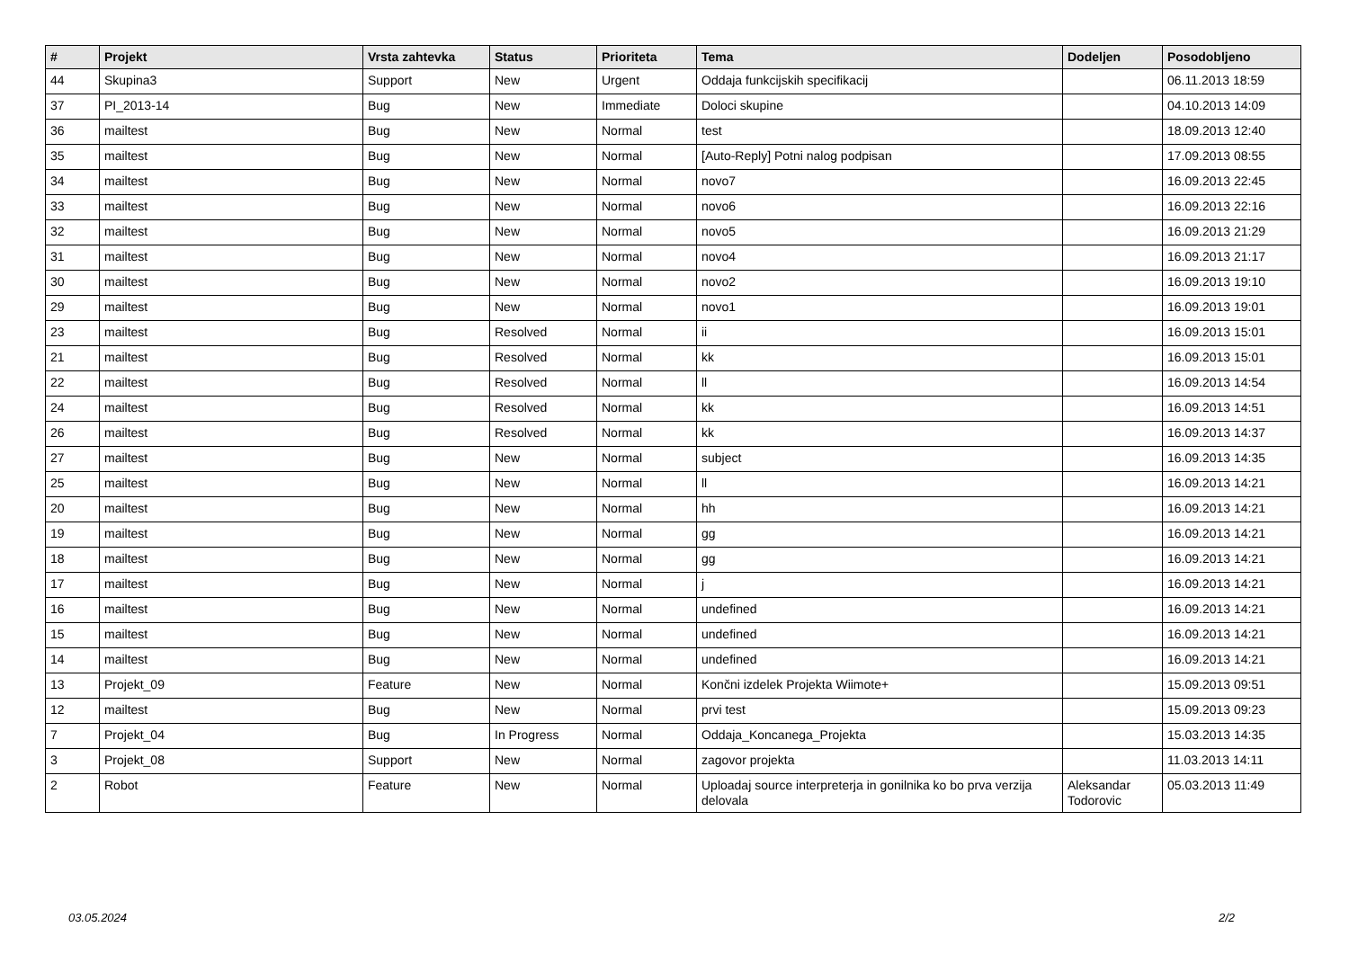| # | Projekt | Vrsta zahtevka | Status | Prioriteta | Tema | Dodeljen | Posodobljeno |
| --- | --- | --- | --- | --- | --- | --- | --- |
| 44 | Skupina3 | Support | New | Urgent | Oddaja funkcijskih specifikacij | | 06.11.2013 18:59 |
| 37 | PI_2013-14 | Bug | New | Immediate | Doloci skupine | | 04.10.2013 14:09 |
| 36 | mailtest | Bug | New | Normal | test | | 18.09.2013 12:40 |
| 35 | mailtest | Bug | New | Normal | [Auto-Reply] Potni nalog podpisan | | 17.09.2013 08:55 |
| 34 | mailtest | Bug | New | Normal | novo7 | | 16.09.2013 22:45 |
| 33 | mailtest | Bug | New | Normal | novo6 | | 16.09.2013 22:16 |
| 32 | mailtest | Bug | New | Normal | novo5 | | 16.09.2013 21:29 |
| 31 | mailtest | Bug | New | Normal | novo4 | | 16.09.2013 21:17 |
| 30 | mailtest | Bug | New | Normal | novo2 | | 16.09.2013 19:10 |
| 29 | mailtest | Bug | New | Normal | novo1 | | 16.09.2013 19:01 |
| 23 | mailtest | Bug | Resolved | Normal | ii | | 16.09.2013 15:01 |
| 21 | mailtest | Bug | Resolved | Normal | kk | | 16.09.2013 15:01 |
| 22 | mailtest | Bug | Resolved | Normal | ll | | 16.09.2013 14:54 |
| 24 | mailtest | Bug | Resolved | Normal | kk | | 16.09.2013 14:51 |
| 26 | mailtest | Bug | Resolved | Normal | kk | | 16.09.2013 14:37 |
| 27 | mailtest | Bug | New | Normal | subject | | 16.09.2013 14:35 |
| 25 | mailtest | Bug | New | Normal | ll | | 16.09.2013 14:21 |
| 20 | mailtest | Bug | New | Normal | hh | | 16.09.2013 14:21 |
| 19 | mailtest | Bug | New | Normal | gg | | 16.09.2013 14:21 |
| 18 | mailtest | Bug | New | Normal | gg | | 16.09.2013 14:21 |
| 17 | mailtest | Bug | New | Normal | j | | 16.09.2013 14:21 |
| 16 | mailtest | Bug | New | Normal | undefined | | 16.09.2013 14:21 |
| 15 | mailtest | Bug | New | Normal | undefined | | 16.09.2013 14:21 |
| 14 | mailtest | Bug | New | Normal | undefined | | 16.09.2013 14:21 |
| 13 | Projekt_09 | Feature | New | Normal | Končni izdelek Projekta Wiimote+ | | 15.09.2013 09:51 |
| 12 | mailtest | Bug | New | Normal | prvi test | | 15.09.2013 09:23 |
| 7 | Projekt_04 | Bug | In Progress | Normal | Oddaja_Koncanega_Projekta | | 15.03.2013 14:35 |
| 3 | Projekt_08 | Support | New | Normal | zagovor projekta | | 11.03.2013 14:11 |
| 2 | Robot | Feature | New | Normal | Uploadaj source interpreterja in gonilnika ko bo prva verzija delovala | Aleksandar Todorovic | 05.03.2013 11:49 |
03.05.2024 2/2